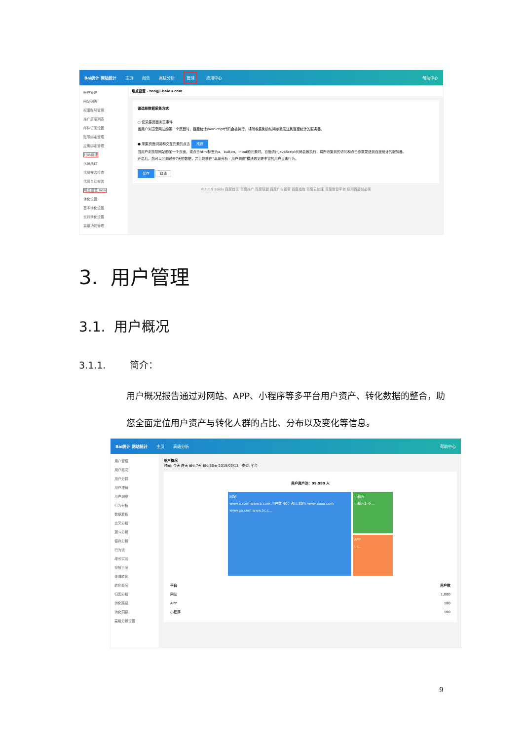Bai统计 网站统计 主页 报告 高级分析 管理 应用中心 帮助中心
账户管理
网站列表
权限账号管理
推广屏蔽列表
邮件订阅设置
账号绑定管理
应用绑定管理
代码管理
代码获取
代码安装检查
代码自动安装
埋点设置 new
转化设置
基本转化设置
长效转化设置
高级功能管理
埋点设置 - tongji.baidu.com
请选择数据采集方式
○ 仅采集页面浏览事件
当用户浏览您网站的某一个页面时，百度统计JavaScript代码会被执行，将所收集到的访问参数发送到百度统计的服务器。
● 采集页面浏览和交互元素的点击 推荐
当用户浏览您网站的某一个页面，或点击html标签为a、button、input的元素时，百度统计JavaScript代码会被执行，将所收集到的访问和点击参数发送到百度统计的服务器。
开启后，您可以回溯过去7天的数据，并且能够在"高级分析 - 用户洞察"模块看到更丰富的用户点击行为。
保存 取消
©2019 Baidu 百度首页 百度推广 百度联盟 百度广告管家 百度指数 百度云加速 百度数智平台 使用百度前必读
3. 用户管理
3.1. 用户概况
3.1.1. 简介：
用户概况报告通过对网站、APP、小程序等多平台用户资产、转化数据的整合，助您全面定位用户资产与转化人群的占比、分布以及变化等信息。
Bai统计 网站统计 主页 高级分析 帮助中心
用户管理
用户概况
用户分群
用户理解
用户洞察
行为分析
数据看板
交叉分析
漏斗分析
留存分析
行为流
增长实验
投放百度
渠道转化
转化概况
归因分析
转化路径
转化洞察
高级分析设置
用户概况
时间: 今天 昨天 最近7天 最近30天 2019/03/13 类型: 平台
用户资产池：99,999 人
网站
www.a.com www.b.com 用户数 400 占比 30% www.aaaa.com www.aa.com www.bc.c...
小程序
小程序1 小...
APP
小...
| 平台 | 用户数 |
| --- | --- |
| 网站 | 1,000 |
| APP | 100 |
| 小程序 | 100 |
9